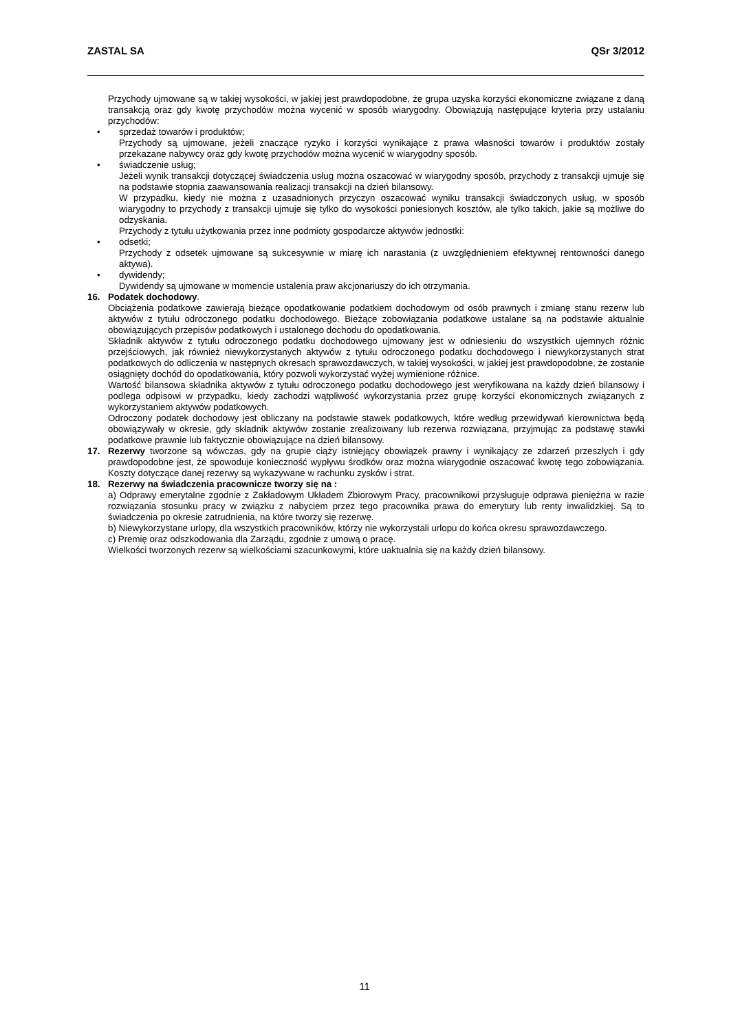ZASTAL SA QSr 3/2012
Przychody ujmowane są w takiej wysokości, w jakiej jest prawdopodobne, że grupa uzyska korzyści ekonomiczne związane z daną transakcją oraz gdy kwotę przychodów można wycenić w sposób wiarygodny. Obowiązują następujące kryteria przy ustalaniu przychodów:
• sprzedaż towarów i produktów;
Przychody są ujmowane, jeżeli znaczące ryzyko i korzyści wynikające z prawa własności towarów i produktów zostały przekazane nabywcy oraz gdy kwotę przychodów można wycenić w wiarygodny sposób.
• świadczenie usług;
Jeżeli wynik transakcji dotyczącej świadczenia usług można oszacować w wiarygodny sposób, przychody z transakcji ujmuje się na podstawie stopnia zaawansowania realizacji transakcji na dzień bilansowy.
W przypadku, kiedy nie można z uzasadnionych przyczyn oszacować wyniku transakcji świadczonych usług, w sposób wiarygodny to przychody z transakcji ujmuje się tylko do wysokości poniesionych kosztów, ale tylko takich, jakie są możliwe do odzyskania.
Przychody z tytułu użytkowania przez inne podmioty gospodarcze aktywów jednostki:
• odsetki;
Przychody z odsetek ujmowane są sukcesywnie w miarę ich narastania (z uwzględnieniem efektywnej rentowności danego aktywa).
• dywidendy;
Dywidendy są ujmowane w momencie ustalenia praw akcjonariuszy do ich otrzymania.
16. Podatek dochodowy.
Obciążenia podatkowe zawierają bieżące opodatkowanie podatkiem dochodowym od osób prawnych i zmianę stanu rezerw lub aktywów z tytułu odroczonego podatku dochodowego. Bieżące zobowiązania podatkowe ustalane są na podstawie aktualnie obowiązujących przepisów podatkowych i ustalonego dochodu do opodatkowania.
Składnik aktywów z tytułu odroczonego podatku dochodowego ujmowany jest w odniesieniu do wszystkich ujemnych różnic przejściowych, jak również niewykorzystanych aktywów z tytułu odroczonego podatku dochodowego i niewykorzystanych strat podatkowych do odliczenia w następnych okresach sprawozdawczych, w takiej wysokości, w jakiej jest prawdopodobne, że zostanie osiągnięty dochód do opodatkowania, który pozwoli wykorzystać wyżej wymienione różnice.
Wartość bilansowa składnika aktywów z tytułu odroczonego podatku dochodowego jest weryfikowana na każdy dzień bilansowy i podlega odpisowi w przypadku, kiedy zachodzi wątpliwość wykorzystania przez grupę korzyści ekonomicznych związanych z wykorzystaniem aktywów podatkowych.
Odroczony podatek dochodowy jest obliczany na podstawie stawek podatkowych, które według przewidywań kierownictwa będą obowiązywały w okresie, gdy składnik aktywów zostanie zrealizowany lub rezerwa rozwiązana, przyjmując za podstawę stawki podatkowe prawnie lub faktycznie obowiązujące na dzień bilansowy.
17. Rezerwy tworzone są wówczas, gdy na grupie ciąży istniejący obowiązek prawny i wynikający ze zdarzeń przeszłych i gdy prawdopodobne jest, że spowoduje konieczność wypływu środków oraz można wiarygodnie oszacować kwotę tego zobowiązania. Koszty dotyczące danej rezerwy są wykazywane w rachunku zysków i strat.
18. Rezerwy na świadczenia pracownicze tworzy się na :
a) Odprawy emerytalne zgodnie z Zakładowym Układem Zbiorowym Pracy, pracownikowi przysługuje odprawa pieniężna w razie rozwiązania stosunku pracy w związku z nabyciem przez tego pracownika prawa do emerytury lub renty inwalidzkiej. Są to świadczenia po okresie zatrudnienia, na które tworzy się rezerwę.
b) Niewykorzystane urlopy, dla wszystkich pracowników, którzy nie wykorzystali urlopu do końca okresu sprawozdawczego.
c) Premię oraz odszkodowania dla Zarządu, zgodnie z umową o pracę.
Wielkości tworzonych rezerw są wielkościami szacunkowymi, które uaktualnia się na każdy dzień bilansowy.
11